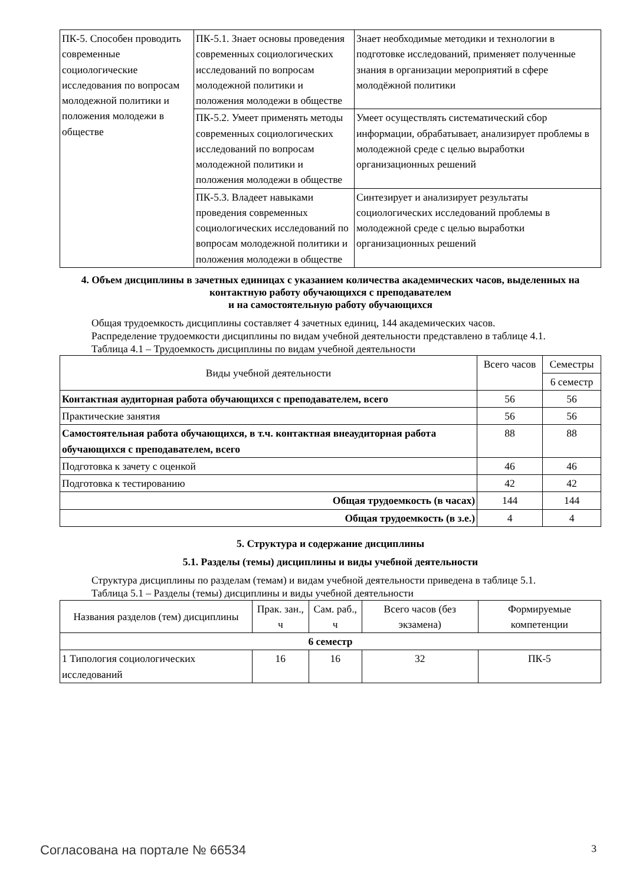| ПК-5. Способен проводить современные социологические исследования по вопросам молодежной политики и положения молодежи в обществе | ПК-5.1. Знает основы проведения современных социологических исследований по вопросам молодежной политики и положения молодежи в обществе | Знает необходимые методики и технологии в подготовке исследований, применяет полученные знания в организации мероприятий в сфере молодёжной политики |
| | ПК-5.2. Умеет применять методы современных социологических исследований по вопросам молодежной политики и положения молодежи в обществе | Умеет осуществлять систематический сбор информации, обрабатывает, анализирует проблемы в молодежной среде с целью выработки организационных решений |
| | ПК-5.3. Владеет навыками проведения современных социологических исследований по вопросам молодежной политики и положения молодежи в обществе | Синтезирует и анализирует результаты социологических исследований проблемы в молодежной среде с целью выработки организационных решений |
4. Объем дисциплины в зачетных единицах с указанием количества академических часов, выделенных на контактную работу обучающихся с преподавателем
и на самостоятельную работу обучающихся
Общая трудоемкость дисциплины составляет 4 зачетных единиц, 144 академических часов.
Распределение трудоемкости дисциплины по видам учебной деятельности представлено в таблице 4.1.
Таблица 4.1 – Трудоемкость дисциплины по видам учебной деятельности
| Виды учебной деятельности | Всего часов | Семестры |
| --- | --- | --- |
| | | 6 семестр |
| Контактная аудиторная работа обучающихся с преподавателем, всего | 56 | 56 |
| Практические занятия | 56 | 56 |
| Самостоятельная работа обучающихся, в т.ч. контактная внеаудиторная работа обучающихся с преподавателем, всего | 88 | 88 |
| Подготовка к зачету с оценкой | 46 | 46 |
| Подготовка к тестированию | 42 | 42 |
| Общая трудоемкость (в часах) | 144 | 144 |
| Общая трудоемкость (в з.е.) | 4 | 4 |
5. Структура и содержание дисциплины
5.1. Разделы (темы) дисциплины и виды учебной деятельности
Структура дисциплины по разделам (темам) и видам учебной деятельности приведена в таблице 5.1.
Таблица 5.1 – Разделы (темы) дисциплины и виды учебной деятельности
| Названия разделов (тем) дисциплины | Прак. зан., ч | Сам. раб., ч | Всего часов (без экзамена) | Формируемые компетенции |
| --- | --- | --- | --- | --- |
| 6 семестр | | | | |
| 1 Типология социологических исследований | 16 | 16 | 32 | ПК-5 |
Согласована на портале № 66534 3